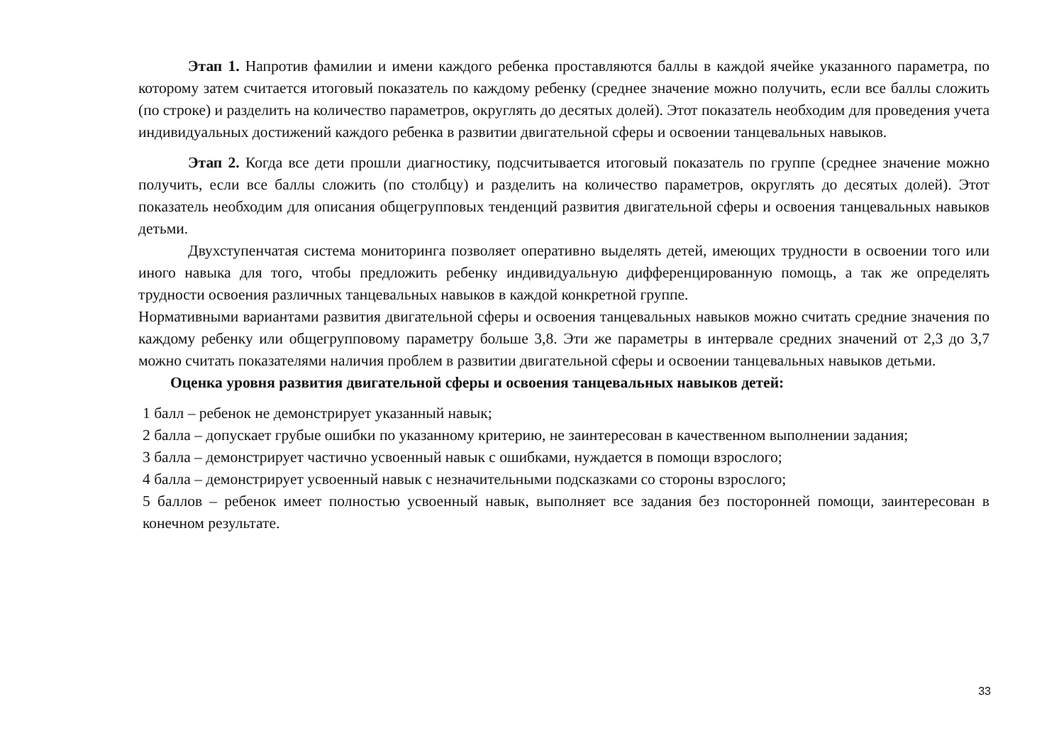Этап 1. Напротив фамилии и имени каждого ребенка проставляются баллы в каждой ячейке указанного параметра, по которому затем считается итоговый показатель по каждому ребенку (среднее значение можно получить, если все баллы сложить (по строке) и разделить на количество параметров, округлять до десятых долей). Этот показатель необходим для проведения учета индивидуальных достижений каждого ребенка в развитии двигательной сферы и освоении танцевальных навыков.
Этап 2. Когда все дети прошли диагностику, подсчитывается итоговый показатель по группе (среднее значение можно получить, если все баллы сложить (по столбцу) и разделить на количество параметров, округлять до десятых долей). Этот показатель необходим для описания общегрупповых тенденций развития двигательной сферы и освоения танцевальных навыков детьми.
Двухступенчатая система мониторинга позволяет оперативно выделять детей, имеющих трудности в освоении того или иного навыка для того, чтобы предложить ребенку индивидуальную дифференцированную помощь, а так же определять трудности освоения различных танцевальных навыков в каждой конкретной группе.
Нормативными вариантами развития двигательной сферы и освоения танцевальных навыков можно считать средние значения по каждому ребенку или общегрупповому параметру больше 3,8. Эти же параметры в интервале средних значений от 2,3 до 3,7 можно считать показателями наличия проблем в развитии двигательной сферы и освоении танцевальных навыков детьми.
Оценка уровня развития двигательной сферы и освоения танцевальных навыков детей:
1 балл – ребенок не демонстрирует указанный навык;
2 балла – допускает грубые ошибки по указанному критерию, не заинтересован в качественном выполнении задания;
3 балла – демонстрирует частично усвоенный навык с ошибками, нуждается в помощи взрослого;
4 балла – демонстрирует усвоенный навык с незначительными подсказками со стороны взрослого;
5 баллов – ребенок имеет полностью усвоенный навык, выполняет все задания без посторонней помощи, заинтересован в конечном результате.
33